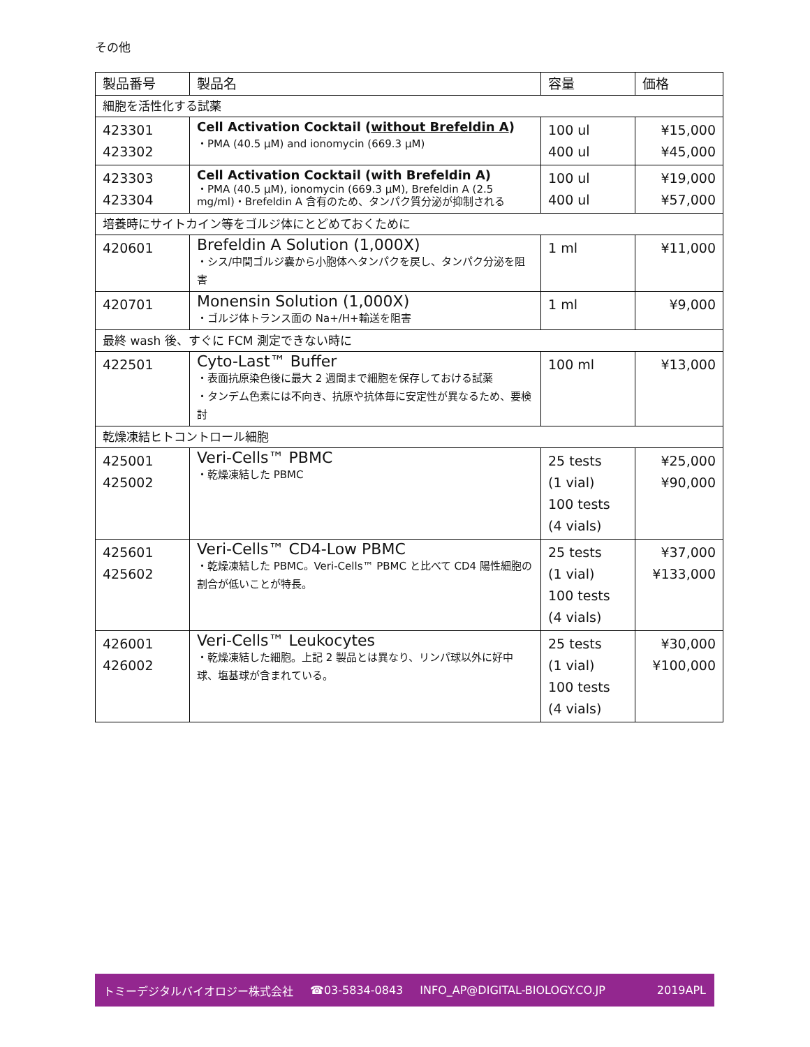その他
| 製品番号 | 製品名 | 容量 | 価格 |
| --- | --- | --- | --- |
| 細胞を活性化する試薬 | | | |
| 423301 423302 | Cell Activation Cocktail ( without Brefeldin A ) ・PMA (40.5 µM) and ionomycin (669.3 µM) | 100 ul 400 ul | ¥15,000 ¥45,000 |
| 423303 423304 | Cell Activation Cocktail (with Brefeldin A) ・PMA (40.5 µM), ionomycin (669.3 µM), Brefeldin A (2.5 mg/ml)・Brefeldin A 含有のため、タンパク質分泌が抑制される | 100 ul 400 ul | ¥19,000 ¥57,000 |
| 培養時にサイトカイン等をゴルジ体にとどめておくために | | | |
| 420601 | Brefeldin A Solution (1,000X) ・シス/中間ゴルジ嚢から小胞体へタンパクを戻し、タンパク分泌を阻害 | 1 ml | ¥11,000 |
| 420701 | Monensin Solution (1,000X) ・ゴルジ体トランス面の Na+/H+輸送を阻害 | 1 ml | ¥9,000 |
| 最終 wash 後、すぐに FCM 測定できない時に | | | |
| 422501 | Cyto-Last™ Buffer ・表面抗原染色後に最大 2 週間まで細胞を保存しておける試薬 ・タンデム色素には不向き、抗原や抗体毎に安定性が異なるため、要検討 | 100 ml | ¥13,000 |
| 乾燥凍結ヒトコントロール細胞 | | | |
| 425001 425002 | Veri-Cells™ PBMC ・乾燥凍結した PBMC | 25 tests (1 vial) 100 tests (4 vials) | ¥25,000 ¥90,000 |
| 425601 425602 | Veri-Cells™ CD4-Low PBMC ・乾燥凍結した PBMC。Veri-Cells™ PBMC と比べて CD4 陽性細胞の割合が低いことが特長。 | 25 tests (1 vial) 100 tests (4 vials) | ¥37,000 ¥133,000 |
| 426001 426002 | Veri-Cells™ Leukocytes ・乾燥凍結した細胞。上記 2 製品とは異なり、リンパ球以外に好中球、塩基球が含まれている。 | 25 tests (1 vial) 100 tests (4 vials) | ¥30,000 ¥100,000 |
トミーデジタルバイオロジー株式会社 ☎03-5834-0843 INFO_AP@DIGITAL-BIOLOGY.CO.JP 2019APL